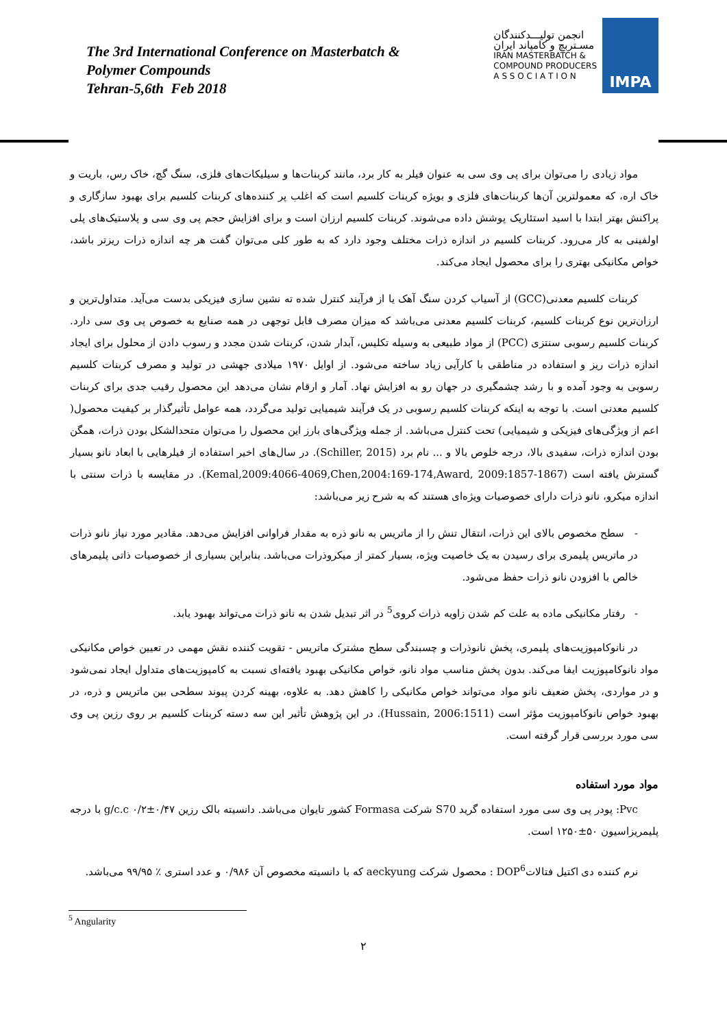The 3rd International Conference on Masterbatch &
Polymer Compounds
Tehran-5,6th Feb 2018
انجمن تولیـــدکنندگان
مسـتربچ و کامپاند ایران
IRAN MASTERBATCH &
COMPOUND PRODUCERS
A S S O C I A T I O N
IMPA
مواد زیادی را می‌توان برای پی وی سی به عنوان فیلر به کار برد، مانند کربنات‌ها و سیلیکات‌های فلزی، سنگ گچ، خاک رس، باریت و خاک اره، که معمولترین آن‌ها کربنات‌های فلزی و بویژه کربنات کلسیم است که اغلب پر کننده‌های کربنات کلسیم برای بهبود سازگاری و پراکنش بهتر ابتدا با اسید استئاریک پوشش داده می‌شوند. کربنات کلسیم ارزان است و برای افزایش حجم پی وی سی و پلاستیک‌های پلی اولفینی به کار می‌رود. کربنات کلسیم در اندازه ذرات مختلف وجود دارد که به طور کلی می‌توان گفت هر چه اندازه ذرات ریزتر باشد، خواص مکانیکی بهتری را برای محصول ایجاد می‌کند.
کربنات کلسیم معدنی(GCC) از آسیاب کردن سنگ آهک یا از فرآیند کنترل شده ته نشین سازی فیزیکی بدست می‌آید. متداول‌ترین و ارزان‌ترین نوع کربنات کلسیم، کربنات کلسیم معدنی می‌باشد که میزان مصرف قابل توجهی در همه صنایع به خصوص پی وی سی دارد. کربنات کلسیم رسوبی سنتزی (PCC) از مواد طبیعی به وسیله تکلیس، آبدار شدن، کربنات شدن مجدد و رسوب دادن از محلول برای ایجاد اندازه ذرات ریز و استفاده در مناطقی با کارآیی زیاد ساخته می‌شود. از اوایل ۱۹۷۰ میلادی جهشی در تولید و مصرف کربنات کلسیم رسوبی به وجود آمده و با رشد چشمگیری در جهان رو به افزایش نهاد. آمار و ارقام نشان می‌دهد این محصول رقیب جدی برای کربنات کلسیم معدنی است. با توجه به اینکه کربنات کلسیم رسوبی در یک فرآیند شیمیایی تولید می‌گردد، همه عوامل تأثیرگذار بر کیفیت محصول( اعم از ویژگی‌های فیزیکی و شیمیایی) تحت کنترل می‌باشد. از جمله ویژگی‌های بارز این محصول را می‌توان متحدالشکل بودن ذرات، همگن بودن اندازه ذرات، سفیدی بالا، درجه خلوص بالا و ... نام برد (Schiller, 2015). در سال‌های اخیر استفاده از فیلرهایی با ابعاد نانو بسیار گسترش یافته است (Kemal,2009:4066-4069,Chen,2004:169-174,Award, 2009:1857-1867). در مقایسه با ذرات سنتی با اندازه میکرو، نانو ذرات دارای خصوصیات ویژه‌ای هستند که به شرح زیر می‌باشد:
- سطح مخصوص بالای این ذرات، انتقال تنش را از ماتریس به نانو ذره به مقدار فراوانی افزایش می‌دهد. مقادیر مورد نیاز نانو ذرات در ماتریس پلیمری برای رسیدن به یک خاصیت ویژه، بسیار کمتر از میکروذرات می‌باشد. بنابراین بسیاری از خصوصیات ذاتی پلیمرهای خالص با افزودن نانو ذرات حفظ می‌شود.
- رفتار مکانیکی ماده به علت کم شدن زاویه ذرات کروی<sup>5</sup> در اثر تبدیل شدن به نانو ذرات می‌تواند بهبود یابد.
در نانوکامپوزیت‌های پلیمری، پخش نانوذرات و چسبندگی سطح مشترک ماتریس - تقویت کننده نقش مهمی در تعیین خواص مکانیکی مواد نانوکامپوزیت ایفا می‌کند. بدون پخش مناسب مواد نانو، خواص مکانیکی بهبود یافته‌ای نسبت به کامپوزیت‌های متداول ایجاد نمی‌شود و در مواردی، پخش ضعیف نانو مواد می‌تواند خواص مکانیکی را کاهش دهد. به علاوه، بهینه کردن پیوند سطحی بین ماتریس و ذره، در بهبود خواص نانوکامپوزیت مؤثر است (Hussain, 2006:1511). در این پژوهش تأثیر این سه دسته کربنات کلسیم بر روی رزین پی وی سی مورد بررسی قرار گرفته است.
مواد مورد استفاده
Pvc: پودر پی وی سی مورد استفاده گرید S70 شرکت Formasa کشور تایوان می‌باشد. دانسیته بالک رزین ۰/۴۷±۰/۲ g/c.c با درجه پلیمریزاسیون ۵۰±۱۲۵۰ است.
نرم کننده دی اکتیل فتالاتDOP<sup>6</sup> : محصول شرکت aeckyung که با دانسیته مخصوص آن ۰/۹۸۶ و عدد استری ٪ ۹۹/۹۵ می‌باشد.
<sup>5</sup> Angularity
۲